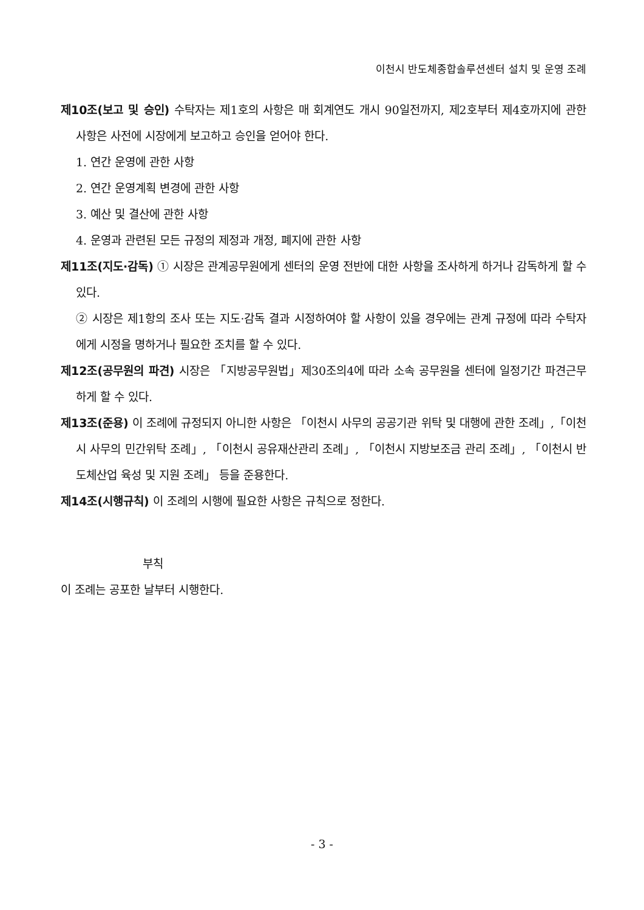이천시 반도체종합솔루션센터 설치 및 운영 조례
제10조(보고 및 승인) 수탁자는 제1호의 사항은 매 회계연도 개시 90일전까지, 제2호부터 제4호까지에 관한 사항은 사전에 시장에게 보고하고 승인을 얻어야 한다.
1. 연간 운영에 관한 사항
2. 연간 운영계획 변경에 관한 사항
3. 예산 및 결산에 관한 사항
4. 운영과 관련된 모든 규정의 제정과 개정, 폐지에 관한 사항
제11조(지도·감독) ① 시장은 관계공무원에게 센터의 운영 전반에 대한 사항을 조사하게 하거나 감독하게 할 수 있다.
② 시장은 제1항의 조사 또는 지도·감독 결과 시정하여야 할 사항이 있을 경우에는 관계 규정에 따라 수탁자에게 시정을 명하거나 필요한 조치를 할 수 있다.
제12조(공무원의 파견) 시장은 「지방공무원법」제30조의4에 따라 소속 공무원을 센터에 일정기간 파견근무하게 할 수 있다.
제13조(준용) 이 조례에 규정되지 아니한 사항은 「이천시 사무의 공공기관 위탁 및 대행에 관한 조례」,「이천시 사무의 민간위탁 조례」, 「이천시 공유재산관리 조례」, 「이천시 지방보조금 관리 조례」, 「이천시 반도체산업 육성 및 지원 조례」 등을 준용한다.
제14조(시행규칙) 이 조례의 시행에 필요한 사항은 규칙으로 정한다.
부칙
이 조례는 공포한 날부터 시행한다.
- 3 -